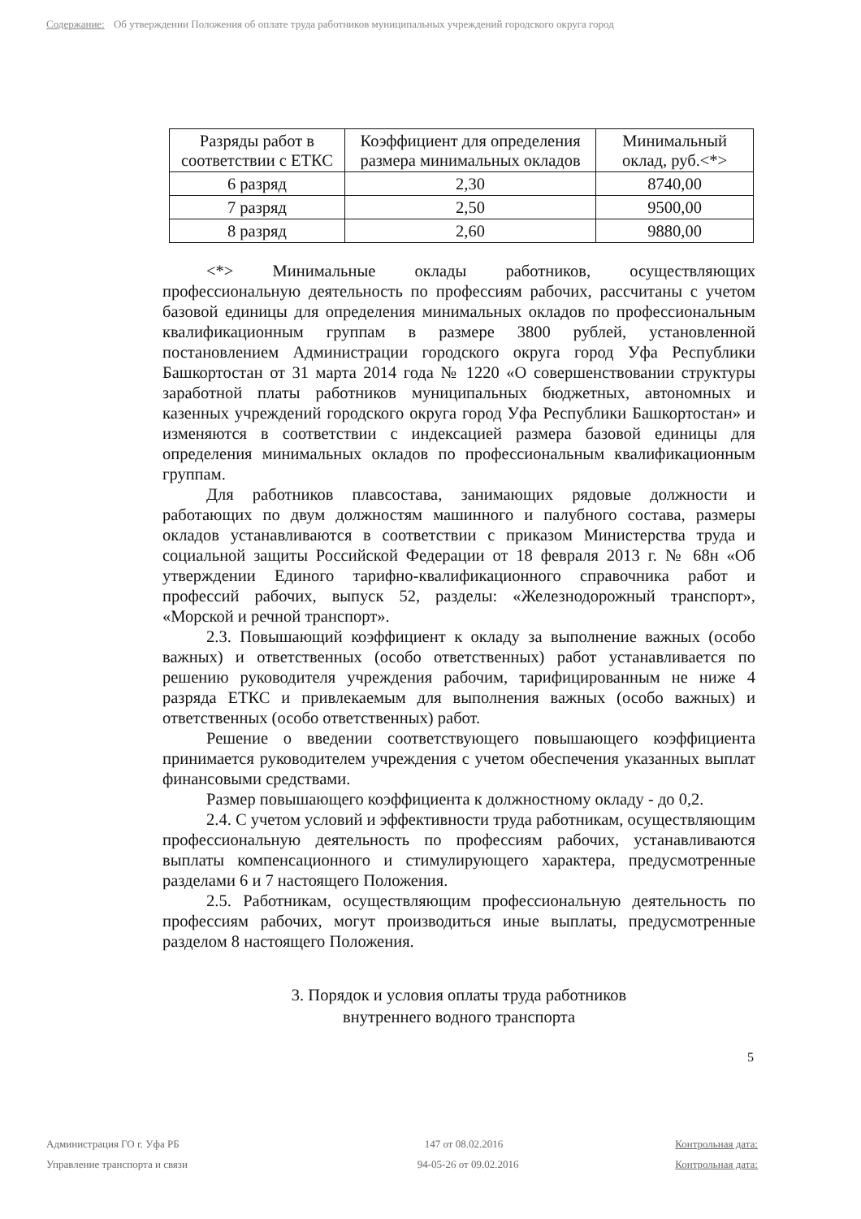Содержание: Об утверждении Положения об оплате труда работников муниципальных учреждений городского округа город
| Разряды работ в соответствии с ЕТКС | Коэффициент для определения размера минимальных окладов | Минимальный оклад, руб.<*> |
| --- | --- | --- |
| 6 разряд | 2,30 | 8740,00 |
| 7 разряд | 2,50 | 9500,00 |
| 8 разряд | 2,60 | 9880,00 |
<*> Минимальные оклады работников, осуществляющих профессиональную деятельность по профессиям рабочих, рассчитаны с учетом базовой единицы для определения минимальных окладов по профессиональным квалификационным группам в размере 3800 рублей, установленной постановлением Администрации городского округа город Уфа Республики Башкортостан от 31 марта 2014 года № 1220 «О совершенствовании структуры заработной платы работников муниципальных бюджетных, автономных и казенных учреждений городского округа город Уфа Республики Башкортостан» и изменяются в соответствии с индексацией размера базовой единицы для определения минимальных окладов по профессиональным квалификационным группам.
Для работников плавсостава, занимающих рядовые должности и работающих по двум должностям машинного и палубного состава, размеры окладов устанавливаются в соответствии с приказом Министерства труда и социальной защиты Российской Федерации от 18 февраля 2013 г. № 68н «Об утверждении Единого тарифно-квалификационного справочника работ и профессий рабочих, выпуск 52, разделы: «Железнодорожный транспорт», «Морской и речной транспорт».
2.3. Повышающий коэффициент к окладу за выполнение важных (особо важных) и ответственных (особо ответственных) работ устанавливается по решению руководителя учреждения рабочим, тарифицированным не ниже 4 разряда ЕТКС и привлекаемым для выполнения важных (особо важных) и ответственных (особо ответственных) работ.
Решение о введении соответствующего повышающего коэффициента принимается руководителем учреждения с учетом обеспечения указанных выплат финансовыми средствами.
Размер повышающего коэффициента к должностному окладу - до 0,2.
2.4. С учетом условий и эффективности труда работникам, осуществляющим профессиональную деятельность по профессиям рабочих, устанавливаются выплаты компенсационного и стимулирующего характера, предусмотренные разделами 6 и 7 настоящего Положения.
2.5. Работникам, осуществляющим профессиональную деятельность по профессиям рабочих, могут производиться иные выплаты, предусмотренные разделом 8 настоящего Положения.
3. Порядок и условия оплаты труда работников
внутреннего водного транспорта
5
Администрация ГО г. Уфа РБ 147 от 08.02.2016 Контрольная дата:
Управление транспорта и связи 94-05-26 от 09.02.2016 Контрольная дата: